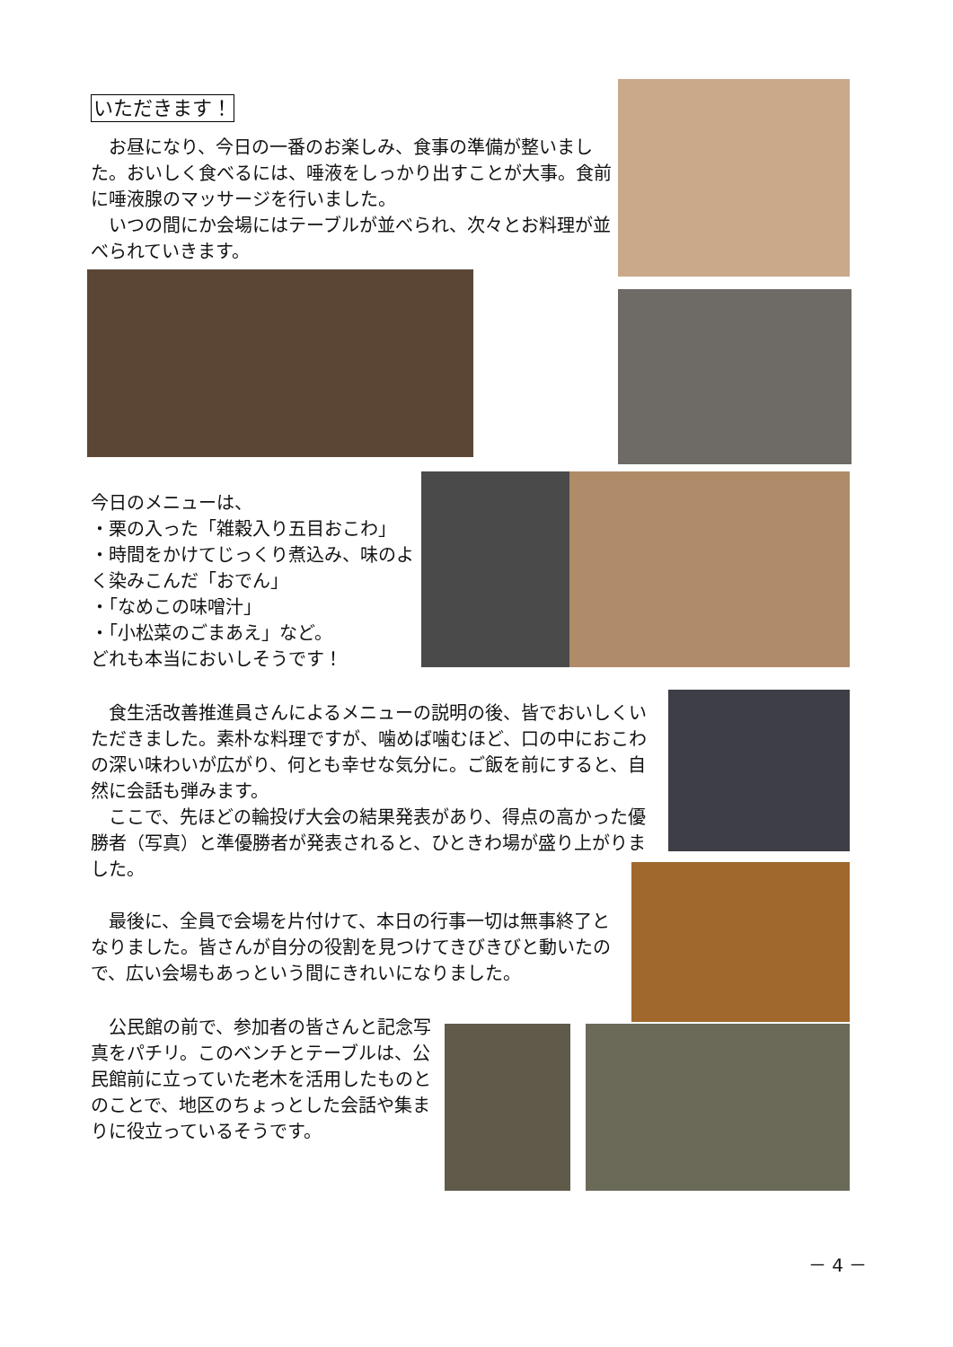いただきます！
　お昼になり、今日の一番のお楽しみ、食事の準備が整いました。おいしく食べるには、唾液をしっかり出すことが大事。食前に唾液腺のマッサージを行いました。
　いつの間にか会場にはテーブルが並べられ、次々とお料理が並べられていきます。
今日のメニューは、
・栗の入った「雑穀入り五目おこわ」
・時間をかけてじっくり煮込み、味のよく染みこんだ「おでん」
・「なめこの味噌汁」
・「小松菜のごまあえ」など。
どれも本当においしそうです！
　食生活改善推進員さんによるメニューの説明の後、皆でおいしくいただきました。素朴な料理ですが、噛めば噛むほど、口の中におこわの深い味わいが広がり、何とも幸せな気分に。ご飯を前にすると、自然に会話も弾みます。
　ここで、先ほどの輪投げ大会の結果発表があり、得点の高かった優勝者（写真）と準優勝者が発表されると、ひときわ場が盛り上がりました。
　最後に、全員で会場を片付けて、本日の行事一切は無事終了となりました。皆さんが自分の役割を見つけてきびきびと動いたので、広い会場もあっという間にきれいになりました。
　公民館の前で、参加者の皆さんと記念写真をパチリ。このベンチとテーブルは、公民館前に立っていた老木を活用したものとのことで、地区のちょっとした会話や集まりに役立っているそうです。
－ 4 －